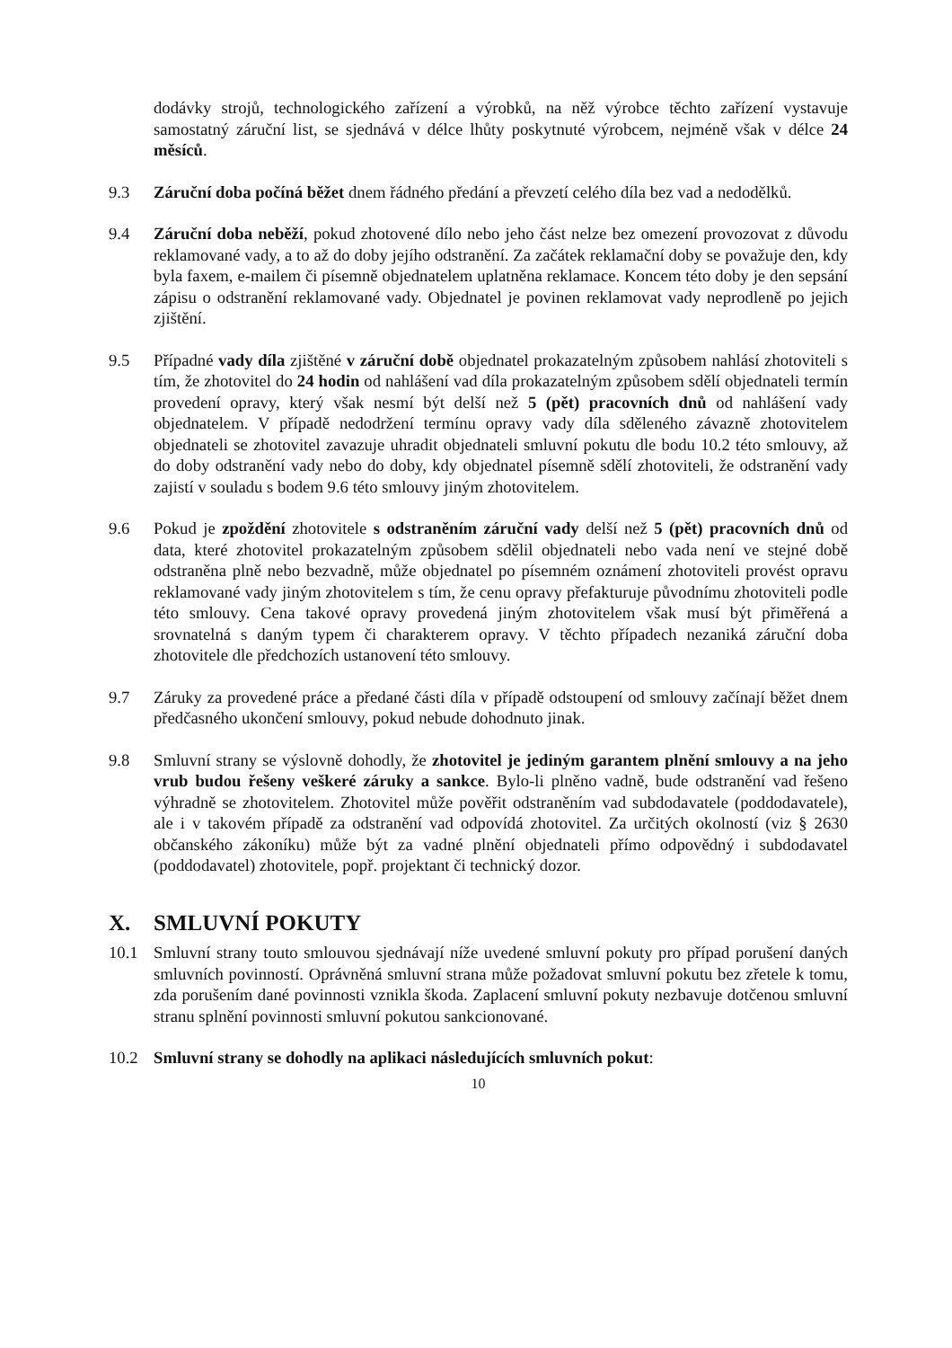dodávky strojů, technologického zařízení a výrobků, na něž výrobce těchto zařízení vystavuje samostatný záruční list, se sjednává v délce lhůty poskytnuté výrobcem, nejméně však v délce 24 měsíců.
9.3 Záruční doba počíná běžet dnem řádného předání a převzetí celého díla bez vad a nedodělků.
9.4 Záruční doba neběží, pokud zhotovené dílo nebo jeho část nelze bez omezení provozovat z důvodu reklamované vady, a to až do doby jejího odstranění. Za začátek reklamační doby se považuje den, kdy byla faxem, e-mailem či písemně objednatelem uplatněna reklamace. Koncem této doby je den sepsání zápisu o odstranění reklamované vady. Objednatel je povinen reklamovat vady neprodleně po jejich zjištění.
9.5 Případné vady díla zjištěné v záruční době objednatel prokazatelným způsobem nahlásí zhotoviteli s tím, že zhotovitel do 24 hodin od nahlášení vad díla prokazatelným způsobem sdělí objednateli termín provedení opravy, který však nesmí být delší než 5 (pět) pracovních dnů od nahlášení vady objednatelem. V případě nedodržení termínu opravy vady díla sděleného závazně zhotovitelem objednateli se zhotovitel zavazuje uhradit objednateli smluvní pokutu dle bodu 10.2 této smlouvy, až do doby odstranění vady nebo do doby, kdy objednatel písemně sdělí zhotoviteli, že odstranění vady zajistí v souladu s bodem 9.6 této smlouvy jiným zhotovitelem.
9.6 Pokud je zpoždění zhotovitele s odstraněním záruční vady delší než 5 (pět) pracovních dnů od data, které zhotovitel prokazatelným způsobem sdělil objednateli nebo vada není ve stejné době odstraněna plně nebo bezvadně, může objednatel po písemném oznámení zhotoviteli provést opravu reklamované vady jiným zhotovitelem s tím, že cenu opravy přefakturuje původnímu zhotoviteli podle této smlouvy. Cena takové opravy provedená jiným zhotovitelem však musí být přiměřená a srovnatelná s daným typem či charakterem opravy. V těchto případech nezaniká záruční doba zhotovitele dle předchozích ustanovení této smlouvy.
9.7 Záruky za provedené práce a předané části díla v případě odstoupení od smlouvy začínají běžet dnem předčasného ukončení smlouvy, pokud nebude dohodnuto jinak.
9.8 Smluvní strany se výslovně dohodly, že zhotovitel je jediným garantem plnění smlouvy a na jeho vrub budou řešeny veškeré záruky a sankce. Bylo-li plněno vadně, bude odstranění vad řešeno výhradně se zhotovitelem. Zhotovitel může pověřit odstraněním vad subdodavatele (poddodavatele), ale i v takovém případě za odstranění vad odpovídá zhotovitel. Za určitých okolností (viz § 2630 občanského zákoníku) může být za vadné plnění objednateli přímo odpovědný i subdodavatel (poddodavatel) zhotovitele, popř. projektant či technický dozor.
X. SMLUVNÍ POKUTY
10.1 Smluvní strany touto smlouvou sjednávají níže uvedené smluvní pokuty pro případ porušení daných smluvních povinností. Oprávněná smluvní strana může požadovat smluvní pokutu bez zřetele k tomu, zda porušením dané povinnosti vznikla škoda. Zaplacení smluvní pokuty nezbavuje dotčenou smluvní stranu splnění povinnosti smluvní pokutou sankcionované.
10.2 Smluvní strany se dohodly na aplikaci následujících smluvních pokut:
10